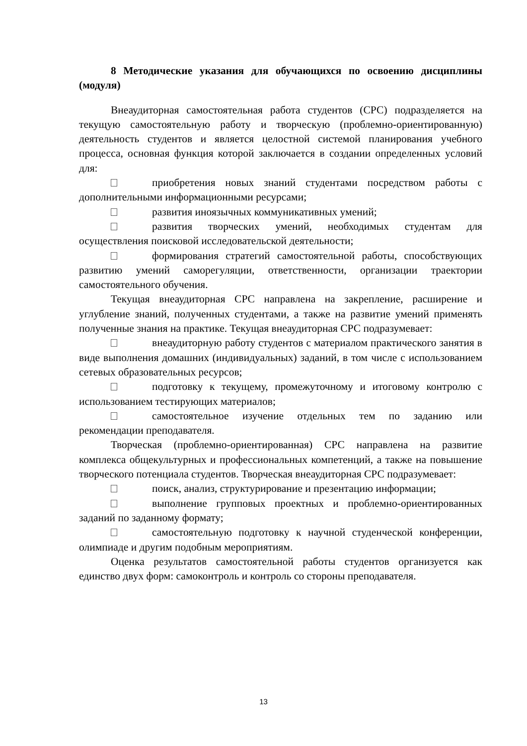8 Методические указания для обучающихся по освоению дисциплины (модуля)
Внеаудиторная самостоятельная работа студентов (СРС) подразделяется на текущую самостоятельную работу и творческую (проблемно-ориентированную) деятельность студентов и является целостной системой планирования учебного процесса, основная функция которой заключается в создании определенных условий для:
приобретения новых знаний студентами посредством работы с дополнительными информационными ресурсами;
развития иноязычных коммуникативных умений;
развития творческих умений, необходимых студентам для осуществления поисковой исследовательской деятельности;
формирования стратегий самостоятельной работы, способствующих развитию умений саморегуляции, ответственности, организации траектории самостоятельного обучения.
Текущая внеаудиторная СРС направлена на закрепление, расширение и углубление знаний, полученных студентами, а также на развитие умений применять полученные знания на практике. Текущая внеаудиторная СРС подразумевает:
внеаудиторную работу студентов с материалом практического занятия в виде выполнения домашних (индивидуальных) заданий, в том числе с использованием сетевых образовательных ресурсов;
подготовку к текущему, промежуточному и итоговому контролю с использованием тестирующих материалов;
самостоятельное изучение отдельных тем по заданию или рекомендации преподавателя.
Творческая (проблемно-ориентированная) СРС направлена на развитие комплекса общекультурных и профессиональных компетенций, а также на повышение творческого потенциала студентов. Творческая внеаудиторная СРС подразумевает:
поиск, анализ, структурирование и презентацию информации;
выполнение групповых проектных и проблемно-ориентированных заданий по заданному формату;
самостоятельную подготовку к научной студенческой конференции, олимпиаде и другим подобным мероприятиям.
Оценка результатов самостоятельной работы студентов организуется как единство двух форм: самоконтроль и контроль со стороны преподавателя.
13